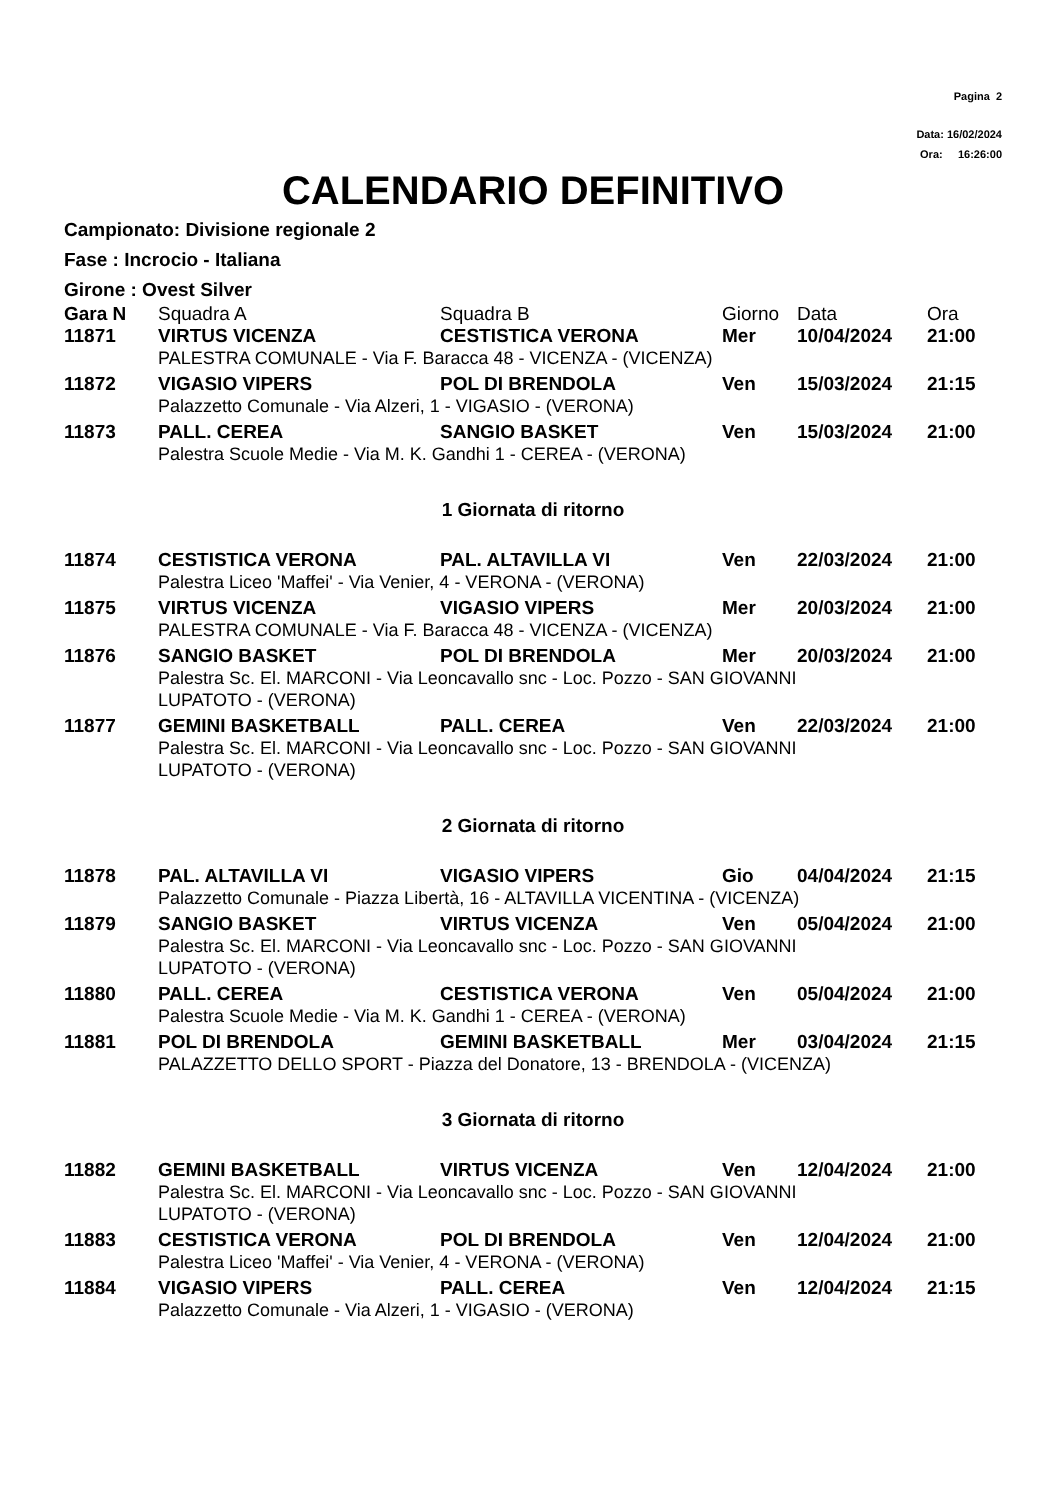Pagina 2
Data: 16/02/2024
Ora: 16:26:00
CALENDARIO DEFINITIVO
Campionato: Divisione regionale 2
Fase : Incrocio - Italiana
Girone : Ovest Silver
| Gara N | Squadra A | Squadra B | Giorno | Data | Ora |
| 11871 | VIRTUS VICENZA | CESTISTICA VERONA | Mer | 10/04/2024 | 21:00 |
| | PALESTRA COMUNALE - Via F. Baracca 48 - VICENZA - (VICENZA) | | | | |
| 11872 | VIGASIO VIPERS | POL DI BRENDOLA | Ven | 15/03/2024 | 21:15 |
| | Palazzetto Comunale - Via Alzeri, 1 - VIGASIO - (VERONA) | | | | |
| 11873 | PALL. CEREA | SANGIO BASKET | Ven | 15/03/2024 | 21:00 |
| | Palestra Scuole Medie - Via M. K. Gandhi 1 - CEREA - (VERONA) | | | | |
| 1 Giornata di ritorno | | | | | |
| 11874 | CESTISTICA VERONA | PAL. ALTAVILLA VI | Ven | 22/03/2024 | 21:00 |
| | Palestra Liceo 'Maffei' - Via Venier, 4 - VERONA - (VERONA) | | | | |
| 11875 | VIRTUS VICENZA | VIGASIO VIPERS | Mer | 20/03/2024 | 21:00 |
| | PALESTRA COMUNALE - Via F. Baracca 48 - VICENZA - (VICENZA) | | | | |
| 11876 | SANGIO BASKET | POL DI BRENDOLA | Mer | 20/03/2024 | 21:00 |
| | Palestra Sc. El. MARCONI - Via Leoncavallo snc - Loc. Pozzo - SAN GIOVANNI LUPATOTO - (VERONA) | | | | |
| 11877 | GEMINI BASKETBALL | PALL. CEREA | Ven | 22/03/2024 | 21:00 |
| | Palestra Sc. El. MARCONI - Via Leoncavallo snc - Loc. Pozzo - SAN GIOVANNI LUPATOTO - (VERONA) | | | | |
| 2 Giornata di ritorno | | | | | |
| 11878 | PAL. ALTAVILLA VI | VIGASIO VIPERS | Gio | 04/04/2024 | 21:15 |
| | Palazzetto Comunale - Piazza Libertà, 16 - ALTAVILLA VICENTINA - (VICENZA) | | | | |
| 11879 | SANGIO BASKET | VIRTUS VICENZA | Ven | 05/04/2024 | 21:00 |
| | Palestra Sc. El. MARCONI - Via Leoncavallo snc - Loc. Pozzo - SAN GIOVANNI LUPATOTO - (VERONA) | | | | |
| 11880 | PALL. CEREA | CESTISTICA VERONA | Ven | 05/04/2024 | 21:00 |
| | Palestra Scuole Medie - Via M. K. Gandhi 1 - CEREA - (VERONA) | | | | |
| 11881 | POL DI BRENDOLA | GEMINI BASKETBALL | Mer | 03/04/2024 | 21:15 |
| | PALAZZETTO DELLO SPORT - Piazza del Donatore, 13 - BRENDOLA - (VICENZA) | | | | |
| 3 Giornata di ritorno | | | | | |
| 11882 | GEMINI BASKETBALL | VIRTUS VICENZA | Ven | 12/04/2024 | 21:00 |
| | Palestra Sc. El. MARCONI - Via Leoncavallo snc - Loc. Pozzo - SAN GIOVANNI LUPATOTO - (VERONA) | | | | |
| 11883 | CESTISTICA VERONA | POL DI BRENDOLA | Ven | 12/04/2024 | 21:00 |
| | Palestra Liceo 'Maffei' - Via Venier, 4 - VERONA - (VERONA) | | | | |
| 11884 | VIGASIO VIPERS | PALL. CEREA | Ven | 12/04/2024 | 21:15 |
| | Palazzetto Comunale - Via Alzeri, 1 - VIGASIO - (VERONA) | | | | |